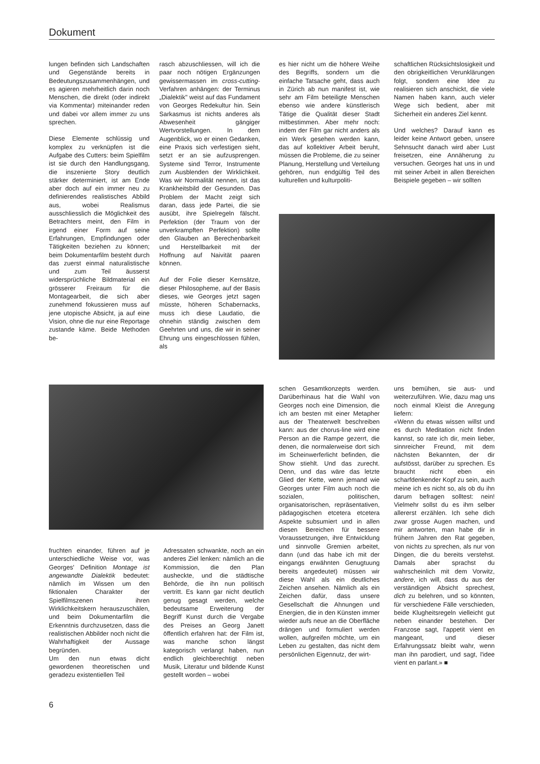Dokument
lungen befinden sich Landschaften und Gegenstände bereits in Bedeutungszusammenhängen, und es agieren mehrheitlich darin noch Menschen, die direkt (oder indirekt via Kommentar) miteinander reden und dabei vor allem immer zu uns sprechen.
Diese Elemente schlüssig und komplex zu verknüpfen ist die Aufgabe des Cutters: beim Spielfilm ist sie durch den Handlungsgang, die inszenierte Story deutlich stärker determiniert, ist am Ende aber doch auf ein immer neu zu definierendes realistisches Abbild aus, wobei Realismus ausschliesslich die Möglichkeit des Betrachters meint, den Film in irgend einer Form auf seine Erfahrungen, Empfindungen oder Tätigkeiten beziehen zu können; beim Dokumentarfilm besteht durch das zuerst einmal naturalistische und zum Teil äusserst widersprüchliche Bildmaterial ein grösserer Freiraum für die Montagearbeit, die sich aber zunehmend fokussieren muss auf jene utopische Absicht, ja auf eine Vision, ohne die nur eine Reportage zustande käme. Beide Methoden be-
rasch abzuschliessen, will ich die paar noch nötigen Ergänzungen gewissermassen im cross-cutting-Verfahren anhängen: der Terminus „Dialektik" weist auf das Fundament von Georges Redekultur hin. Sein Sarkasmus ist nichts anderes als Abwesenheit gängiger Wertvorstellungen. In dem Augenblick, wo er einen Gedanken, eine Praxis sich verfestigen sieht, setzt er an sie aufzusprengen. Systeme sind Terror, Instrumente zum Ausblenden der Wirklichkeit. Was wir Normalität nennen, ist das Krankheitsbild der Gesunden. Das Problem der Macht zeigt sich daran, dass jede Partei, die sie ausübt, ihre Spielregeln fälscht. Perfektion (der Traum von der unverkrampften Perfektion) sollte den Glauben an Berechenbarkeit und Herstellbarkeit mit der Hoffnung auf Naivität paaren können.
Auf der Folie dieser Kernsätze, dieser Philosopheme, auf der Basis dieses, wie Georges jetzt sagen müsste, höheren Schabernacks, muss ich diese Laudatio, die ohnehin ständig zwischen dem Geehrten und uns, die wir in seiner Ehrung uns eingeschlossen fühlen, als
es hier nicht um die höhere Weihe des Begriffs, sondern um die einfache Tatsache geht, dass auch in Zürich ab nun manifest ist, wie sehr am Film beteiligte Menschen ebenso wie andere künstlerisch Tätige die Qualität dieser Stadt mitbestimmen. Aber mehr noch: indem der Film gar nicht anders als ein Werk gesehen werden kann, das auf kollektiver Arbeit beruht, müssen die Probleme, die zu seiner Planung, Herstellung und Verteilung gehören, nun endgültig Teil des kulturellen und kulturpoliti-
schaftlichen Rücksichtslosigkeit und den obrigkeitlichen Verunklärungen folgt, sondern eine Idee zu realisieren sich anschickt, die viele Namen haben kann, auch vieler Wege sich bedient, aber mit Sicherheit ein anderes Ziel kennt.
Und welches? Darauf kann es leider keine Antwort geben, unsere Sehnsucht danach wird aber Lust freisetzen, eine Annäherung zu versuchen. Georges hat uns in und mit seiner Arbeit in allen Bereichen Beispiele gegeben – wir sollten
fruchten einander, führen auf je unterschiedliche Weise vor, was Georges' Definition Montage ist angewandte Dialektik bedeutet: nämlich im Wissen um den fiktionalen Charakter der Spielfilmszenen ihren Wirklichkeitskern herauszuschälen, und beim Dokumentarfilm die Erkenntnis durchzusetzen, dass die realistischen Abbilder noch nicht die Wahrhaftigkeit der Aussage begründen.
Um den nun etwas dicht gewordenen theoretischen und geradezu existentiellen Teil
Adressaten schwankte, noch an ein anderes Ziel lenken: nämlich an die Kommission, die den Plan ausheckte, und die städtische Behörde, die ihn nun politisch vertritt. Es kann gar nicht deutlich genug gesagt werden, welche bedeutsame Erweiterung der Begriff Kunst durch die Vergabe des Preises an Georg Janett öffentlich erfahren hat: der Film ist, was manche schon längst kategorisch verlangt haben, nun endlich gleichberechtigt neben Musik, Literatur und bildende Kunst gestellt worden – wobei
schen Gesamtkonzepts werden. Darüberhinaus hat die Wahl von Georges noch eine Dimension, die ich am besten mit einer Metapher aus der Theaterwelt beschreiben kann: aus der chorus-line wird eine Person an die Rampe gezerrt, die denen, die normalerweise dort sich im Scheinwerferlicht befinden, die Show stiehlt. Und das zurecht. Denn, und das wäre das letzte Glied der Kette, wenn jemand wie Georges unter Film auch noch die sozialen, politischen, organisatorischen, repräsentativen, pädagogischen etcetera etcetera Aspekte subsumiert und in allen diesen Bereichen für bessere Voraussetzungen, ihre Entwicklung und sinnvolle Gremien arbeitet, dann (und das habe ich mit der eingangs erwähnten Genugtuung bereits angedeutet) müssen wir diese Wahl als ein deutliches Zeichen ansehen. Nämlich als ein Zeichen dafür, dass unsere Gesellschaft die Ahnungen und Energien, die in den Künsten immer wieder aufs neue an die Oberfläche drängen und formuliert werden wollen, aufgreifen möchte, um ein Leben zu gestalten, das nicht dem persönlichen Eigennutz, der wirt-
uns bemühen, sie aus- und weiterzuführen. Wie, dazu mag uns noch einmal Kleist die Anregung liefern:
«Wenn du etwas wissen willst und es durch Meditation nicht finden kannst, so rate ich dir, mein lieber, sinnreicher Freund, mit dem nächsten Bekannten, der dir aufstösst, darüber zu sprechen. Es braucht nicht eben ein scharfdenkender Kopf zu sein, auch meine ich es nicht so, als ob du ihn darum befragen solltest: nein! Vielmehr sollst du es ihm selber allererst erzählen. Ich sehe dich zwar grosse Augen machen, und mir antworten, man habe dir in frühern Jahren den Rat gegeben, von nichts zu sprechen, als nur von Dingen, die du bereits verstehst. Damals aber sprachst du wahrscheinlich mit dem Vorwitz, andere, ich will, dass du aus der verständigen Absicht sprechest, dich zu belehren, und so könnten, für verschiedene Fälle verschieden, beide Klugheitsregeln vielleicht gut neben einander bestehen. Der Franzose sagt, l'appetit vient en mangeant, und dieser Erfahrungssatz bleibt wahr, wenn man ihn parodiert, und sagt, l'idee vient en parlant.» ■
6